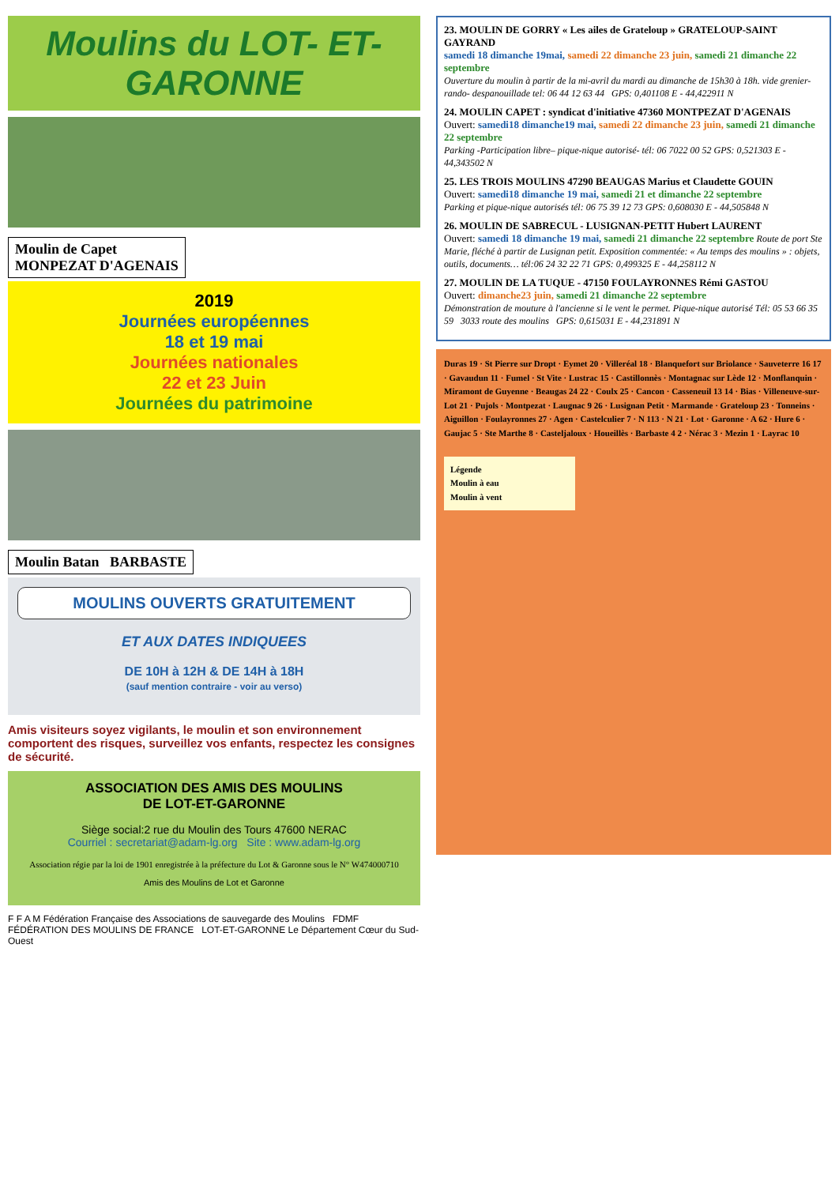Moulins du LOT- ET- GARONNE
Moulin de Capet
MONPEZAT D'AGENAIS
2019
Journées européennes
18 et 19 mai
Journées nationales
22 et 23 Juin
Journées du patrimoine
Moulin Batan BARBASTE
MOULINS OUVERTS GRATUITEMENT
ET AUX DATES INDIQUEES
DE 10H à 12H & DE 14H à 18H
(sauf mention contraire - voir au verso)
Amis visiteurs soyez vigilants, le moulin et son environnement comportent des risques, surveillez vos enfants, respectez les consignes de sécurité.
ASSOCIATION DES AMIS DES MOULINS
DE LOT-ET-GARONNE
Siège social:2 rue du Moulin des Tours 47600 NERAC
Courriel : secretariat@adam-lg.org Site : www.adam-lg.org
Association régie par la loi de 1901 enregistrée à la préfecture du Lot & Garonne sous le N° W474000710
Amis des Moulins de Lot et Garonne
F F A M Fédération Française des Associations de sauvegarde des Moulins FDMF FÉDÉRATION DES MOULINS DE FRANCE LOT-ET-GARONNE Le Département Cœur du Sud-Ouest
23. MOULIN DE GORRY « Les ailes de Grateloup » GRATELOUP-SAINT GAYRAND
samedi 18 dimanche 19mai, samedi 22 dimanche 23 juin, samedi 21 dimanche 22 septembre
Ouverture du moulin à partir de la mi-avril du mardi au dimanche de 15h30 à 18h. vide grenier- rando- despanouillade tel: 06 44 12 63 44 GPS: 0,401108 E - 44,422911 N
24. MOULIN CAPET : syndicat d'initiative 47360 MONTPEZAT D'AGENAIS
Ouvert: samedi18 dimanche19 mai, samedi 22 dimanche 23 juin, samedi 21 dimanche 22 septembre
Parking -Participation libre– pique-nique autorisé- tél: 06 7022 00 52 GPS: 0,521303 E - 44,343502 N
25. LES TROIS MOULINS 47290 BEAUGAS Marius et Claudette GOUIN
Ouvert: samedi18 dimanche 19 mai, samedi 21 et dimanche 22 septembre
Parking et pique-nique autorisés tél: 06 75 39 12 73 GPS: 0,608030 E - 44,505848 N
26. MOULIN DE SABRECUL - LUSIGNAN-PETIT Hubert LAURENT
Ouvert: samedi 18 dimanche 19 mai, samedi 21 dimanche 22 septembre Route de port Ste Marie, fléché à partir de Lusignan petit. Exposition commentée: « Au temps des moulins » : objets, outils, documents… tél:06 24 32 22 71 GPS: 0,499325 E - 44,258112 N
27. MOULIN DE LA TUQUE - 47150 FOULAYRONNES Rémi GASTOU
Ouvert: dimanche23 juin, samedi 21 dimanche 22 septembre
Démonstration de mouture à l'ancienne si le vent le permet. Pique-nique autorisé Tél: 05 53 66 35 59 3033 route des moulins GPS: 0,615031 E - 44,231891 N
Duras 19 · St Pierre sur Dropt · Eymet 20 · Villeréal 18 · Blanquefort sur Briolance · Sauveterre 16 17 · Gavaudun 11 · Fumel · St Vite · Lustrac 15 · Castillonnès · Montagnac sur Lède 12 · Monflanquin · Miramont de Guyenne · Beaugas 24 22 · Coulx 25 · Cancon · Casseneuil 13 14 · Bias · Villeneuve-sur-Lot 21 · Pujols · Montpezat · Laugnac 9 26 · Lusignan Petit · Marmande · Grateloup 23 · Tonneins · Aiguillon · Foulayronnes 27 · Agen · Castelculier 7 · N 113 · N 21 · Lot · Garonne · A 62 · Hure 6 · Gaujac 5 · Ste Marthe 8 · Casteljaloux · Houeillès · Barbaste 4 2 · Nérac 3 · Mezin 1 · Layrac 10
Légende
Moulin à eau
Moulin à vent